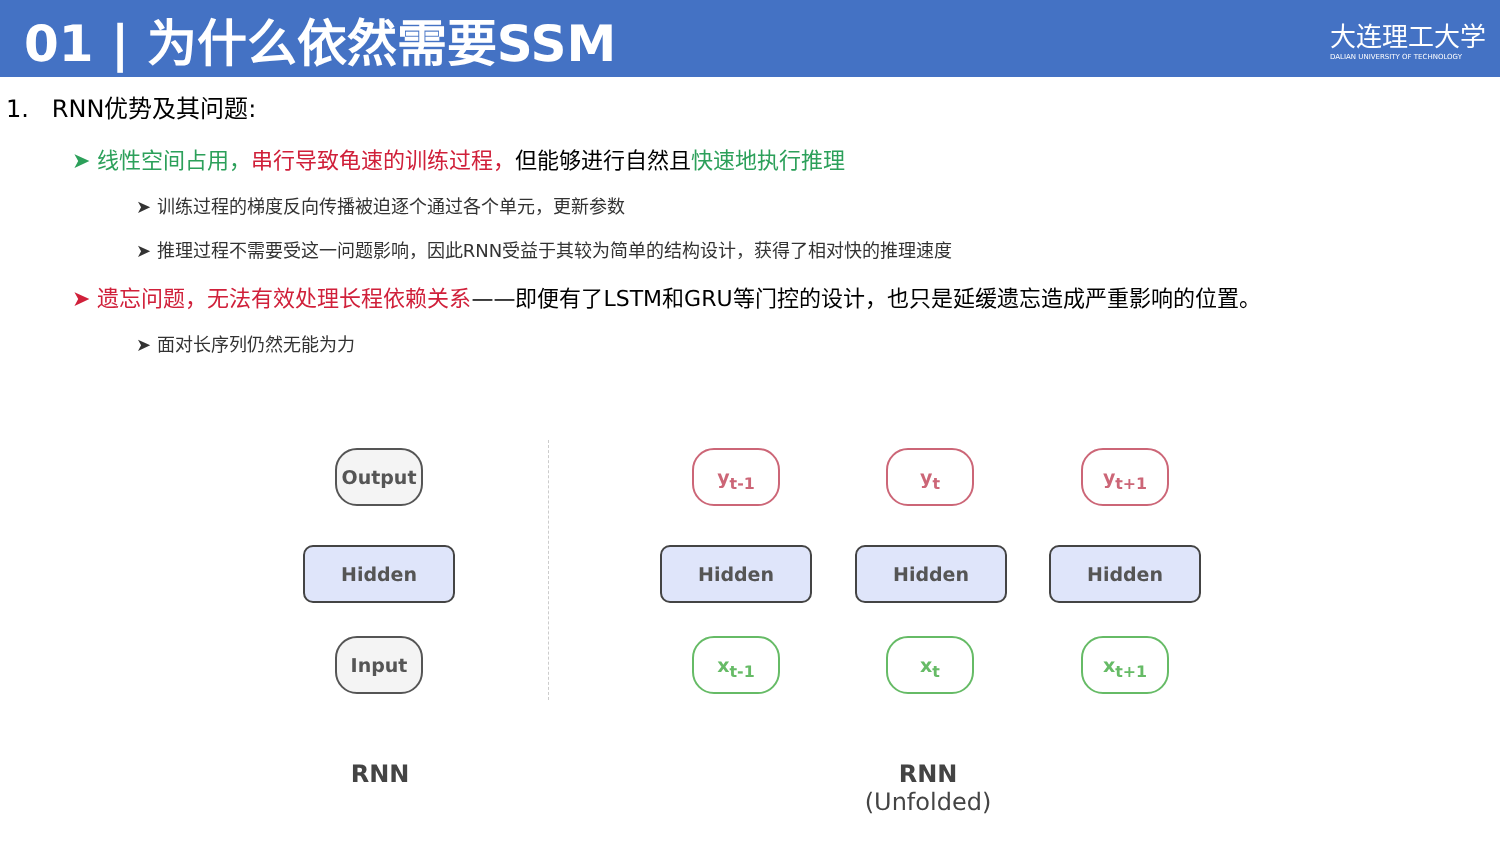01 | 为什么依然需要SSM
大连理工大学
DALIAN UNIVERSITY OF TECHNOLOGY
1. RNN优势及其问题:
➤ 线性空间占用，串行导致龟速的训练过程，但能够进行自然且快速地执行推理
➤ 训练过程的梯度反向传播被迫逐个通过各个单元，更新参数
➤ 推理过程不需要受这一问题影响，因此RNN受益于其较为简单的结构设计，获得了相对快的推理速度
➤ 遗忘问题，无法有效处理长程依赖关系——即便有了LSTM和GRU等门控的设计，也只是延缓遗忘造成严重影响的位置。
➤ 面对长序列仍然无能为力
Output
Hidden
Input
RNN
y<sub>t-1</sub> y<sub>t</sub> y<sub>t+1</sub>
Hidden Hidden Hidden
x<sub>t-1</sub> x<sub>t</sub> x<sub>t+1</sub>
RNN
(Unfolded)